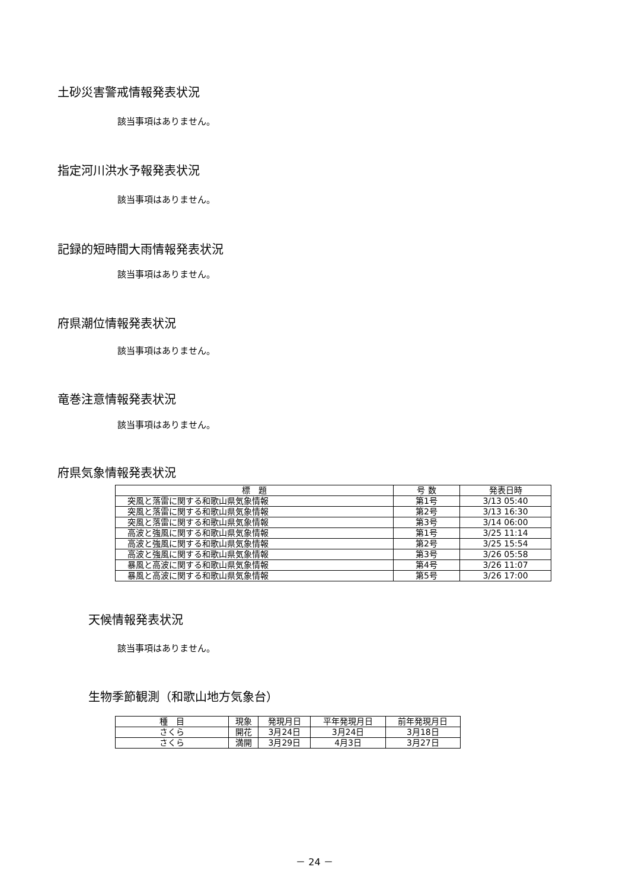土砂災害警戒情報発表状況
該当事項はありません。
指定河川洪水予報発表状況
該当事項はありません。
記録的短時間大雨情報発表状況
該当事項はありません。
府県潮位情報発表状況
該当事項はありません。
竜巻注意情報発表状況
該当事項はありません。
府県気象情報発表状況
| 標 題 | 号 数 | 発表日時 |
| --- | --- | --- |
| 突風と落雷に関する和歌山県気象情報 | 第1号 | 3/13 05:40 |
| 突風と落雷に関する和歌山県気象情報 | 第2号 | 3/13 16:30 |
| 突風と落雷に関する和歌山県気象情報 | 第3号 | 3/14 06:00 |
| 高波と強風に関する和歌山県気象情報 | 第1号 | 3/25 11:14 |
| 高波と強風に関する和歌山県気象情報 | 第2号 | 3/25 15:54 |
| 高波と強風に関する和歌山県気象情報 | 第3号 | 3/26 05:58 |
| 暴風と高波に関する和歌山県気象情報 | 第4号 | 3/26 11:07 |
| 暴風と高波に関する和歌山県気象情報 | 第5号 | 3/26 17:00 |
天候情報発表状況
該当事項はありません。
生物季節観測（和歌山地方気象台）
| 種 目 | 現象 | 発現月日 | 平年発現月日 | 前年発現月日 |
| --- | --- | --- | --- | --- |
| さくら | 開花 | 3月24日 | 3月24日 | 3月18日 |
| さくら | 満開 | 3月29日 | 4月3日 | 3月27日 |
－ 24 －